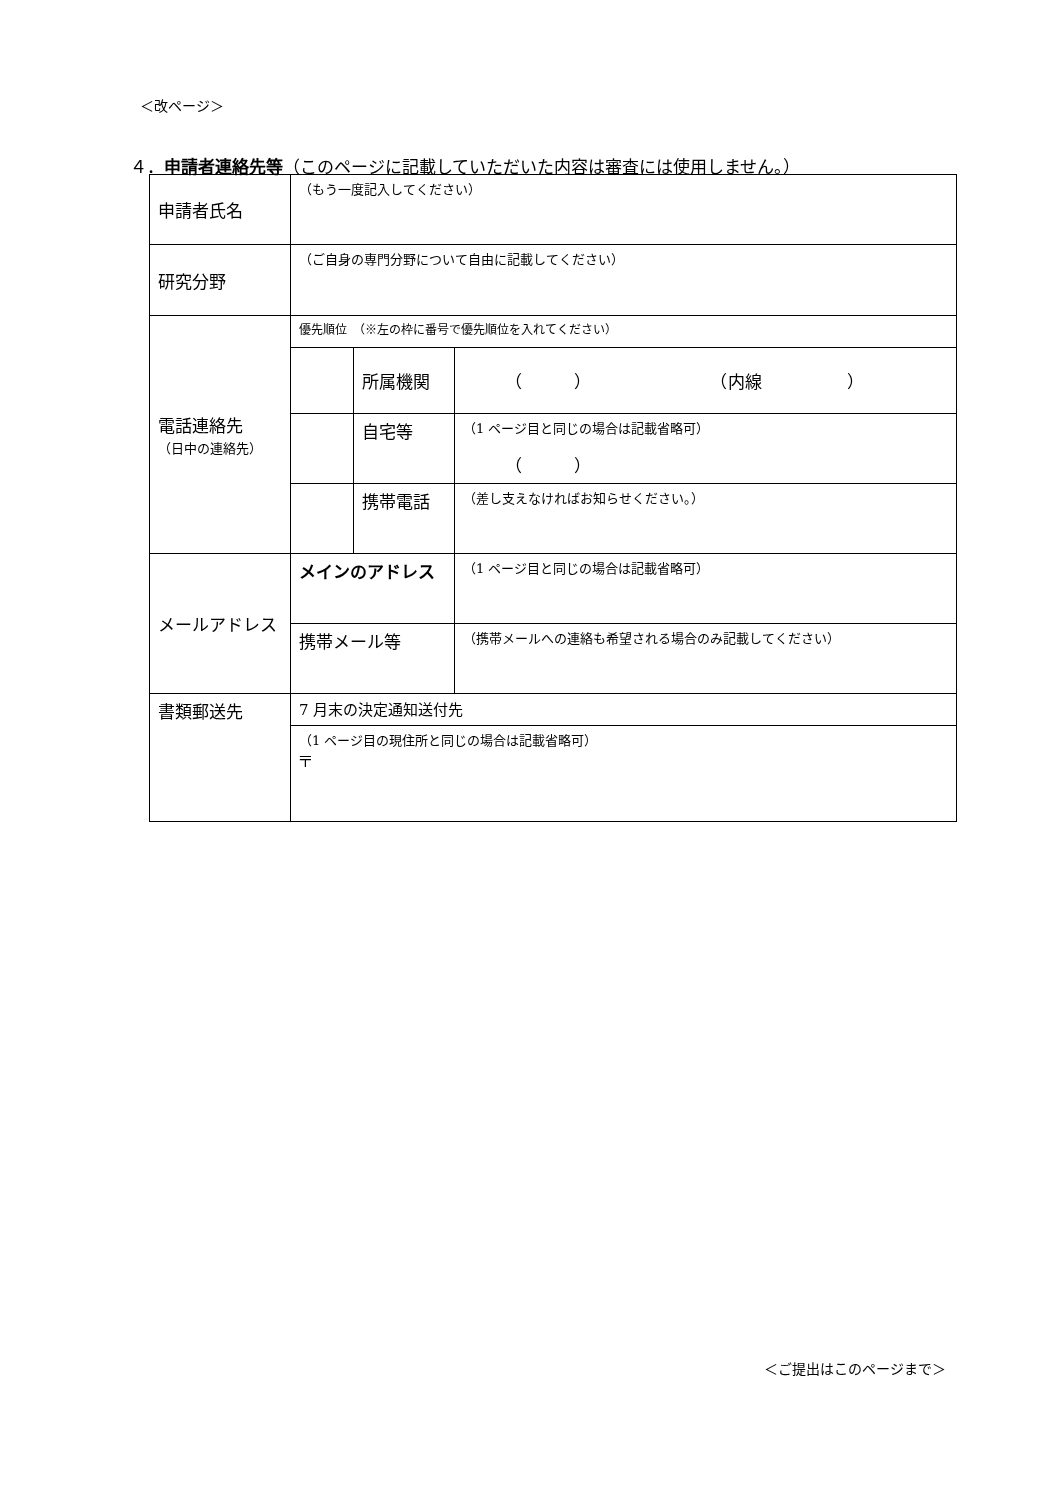＜改ページ＞
４．申請者連絡先等（このページに記載していただいた内容は審査には使用しません。）
| 申請者氏名 | （もう一度記入してください） | | |
| 研究分野 | （ご自身の専門分野について自由に記載してください） | | |
| 電話連絡先 （日中の連絡先） | 優先順位 （※左の枠に番号で優先順位を入れてください） | | |
| | | 所属機関 | （ ） （内線 ） |
| | | 自宅等 | （1 ページ目と同じの場合は記載省略可） （ ） |
| | | 携帯電話 | （差し支えなければお知らせください。） |
| メールアドレス | メインのアドレス | | （1 ページ目と同じの場合は記載省略可） |
| | 携帯メール等 | | （携帯メールへの連絡も希望される場合のみ記載してください） |
| 書類郵送先 | 7 月末の決定通知送付先 | | |
| | （1 ページ目の現住所と同じの場合は記載省略可） 〒 | | |
＜ご提出はこのページまで＞